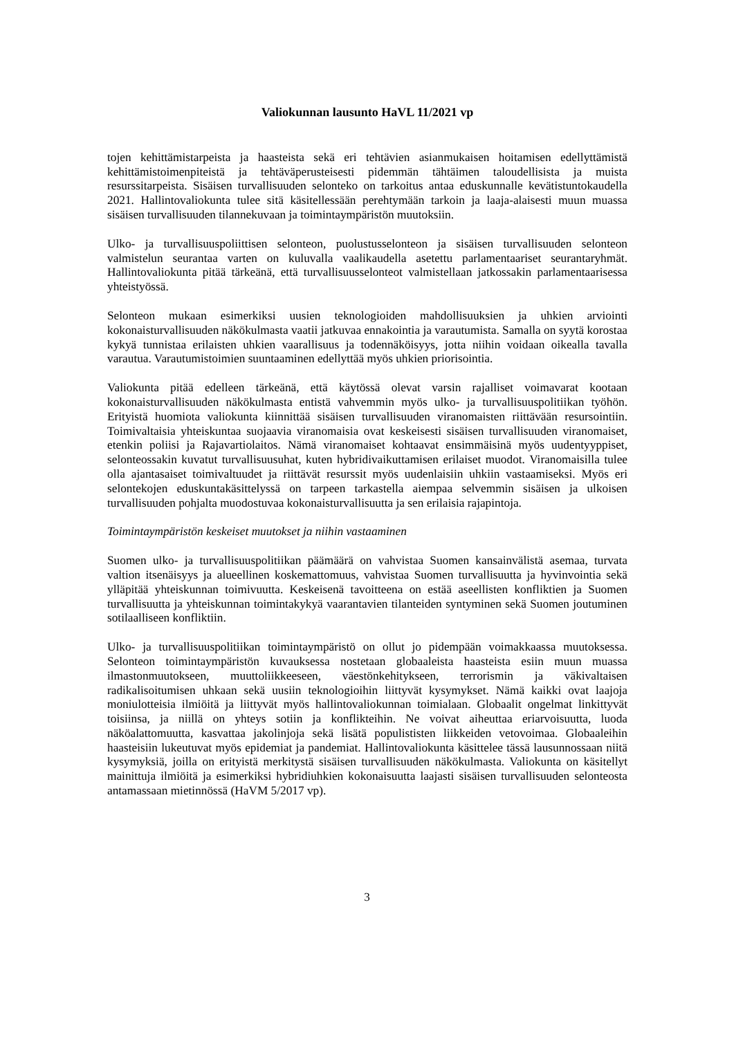Valiokunnan lausunto HaVL 11/2021 vp
tojen kehittämistarpeista ja haasteista sekä eri tehtävien asianmukaisen hoitamisen edellyttämistä kehittämistoimenpiteistä ja tehtäväperusteisesti pidemmän tähtäimen taloudellisista ja muista resurssitarpeista. Sisäisen turvallisuuden selonteko on tarkoitus antaa eduskunnalle kevätistuntokaudella 2021. Hallintovaliokunta tulee sitä käsitellessään perehtymään tarkoin ja laaja-alaisesti muun muassa sisäisen turvallisuuden tilannekuvaan ja toimintaympäristön muutoksiin.
Ulko- ja turvallisuuspoliittisen selonteon, puolustusselonteon ja sisäisen turvallisuuden selonteon valmistelun seurantaa varten on kuluvalla vaalikaudella asetettu parlamentaariset seurantaryhmät. Hallintovaliokunta pitää tärkeänä, että turvallisuusselonteot valmistellaan jatkossakin parlamentaarisessa yhteistyössä.
Selonteon mukaan esimerkiksi uusien teknologioiden mahdollisuuksien ja uhkien arviointi kokonaisturvallisuuden näkökulmasta vaatii jatkuvaa ennakointia ja varautumista. Samalla on syytä korostaa kykyä tunnistaa erilaisten uhkien vaarallisuus ja todennäköisyys, jotta niihin voidaan oikealla tavalla varautua. Varautumistoimien suuntaaminen edellyttää myös uhkien priorisointia.
Valiokunta pitää edelleen tärkeänä, että käytössä olevat varsin rajalliset voimavarat kootaan kokonaisturvallisuuden näkökulmasta entistä vahvemmin myös ulko- ja turvallisuuspolitiikan työhön. Erityistä huomiota valiokunta kiinnittää sisäisen turvallisuuden viranomaisten riittävään resursointiin. Toimivaltaisia yhteiskuntaa suojaavia viranomaisia ovat keskeisesti sisäisen turvallisuuden viranomaiset, etenkin poliisi ja Rajavartiolaitos. Nämä viranomaiset kohtaavat ensimmäisinä myös uudentyyppiset, selonteossakin kuvatut turvallisuusuhat, kuten hybridivaikuttamisen erilaiset muodot. Viranomaisilla tulee olla ajantasaiset toimivaltuudet ja riittävät resurssit myös uudenlaisiin uhkiin vastaamiseksi. Myös eri selontekojen eduskuntakäsittelyssä on tarpeen tarkastella aiempaa selvemmin sisäisen ja ulkoisen turvallisuuden pohjalta muodostuvaa kokonaisturvallisuutta ja sen erilaisia rajapintoja.
Toimintaympäristön keskeiset muutokset ja niihin vastaaminen
Suomen ulko- ja turvallisuuspolitiikan päämäärä on vahvistaa Suomen kansainvälistä asemaa, turvata valtion itsenäisyys ja alueellinen koskemattomuus, vahvistaa Suomen turvallisuutta ja hyvinvointia sekä ylläpitää yhteiskunnan toimivuutta. Keskeisenä tavoitteena on estää aseellisten konfliktien ja Suomen turvallisuutta ja yhteiskunnan toimintakykyä vaarantavien tilanteiden syntyminen sekä Suomen joutuminen sotilaalliseen konfliktiin.
Ulko- ja turvallisuuspolitiikan toimintaympäristö on ollut jo pidempään voimakkaassa muutoksessa. Selonteon toimintaympäristön kuvauksessa nostetaan globaaleista haasteista esiin muun muassa ilmastonmuutokseen, muuttoliikkeeseen, väestönkehitykseen, terrorismin ja väkivaltaisen radikalisoitumisen uhkaan sekä uusiin teknologioihin liittyvät kysymykset. Nämä kaikki ovat laajoja moniulotteisia ilmiöitä ja liittyvät myös hallintovaliokunnan toimialaan. Globaalit ongelmat linkittyvät toisiinsa, ja niillä on yhteys sotiin ja konflikteihin. Ne voivat aiheuttaa eriarvoisuutta, luoda näköalattomuutta, kasvattaa jakolinjoja sekä lisätä populististen liikkeiden vetovoimaa. Globaaleihin haasteisiin lukeutuvat myös epidemiat ja pandemiat. Hallintovaliokunta käsittelee tässä lausunnossaan niitä kysymyksiä, joilla on erityistä merkitystä sisäisen turvallisuuden näkökulmasta. Valiokunta on käsitellyt mainittuja ilmiöitä ja esimerkiksi hybridiuhkien kokonaisuutta laajasti sisäisen turvallisuuden selonteosta antamassaan mietinnössä (HaVM 5/2017 vp).
3